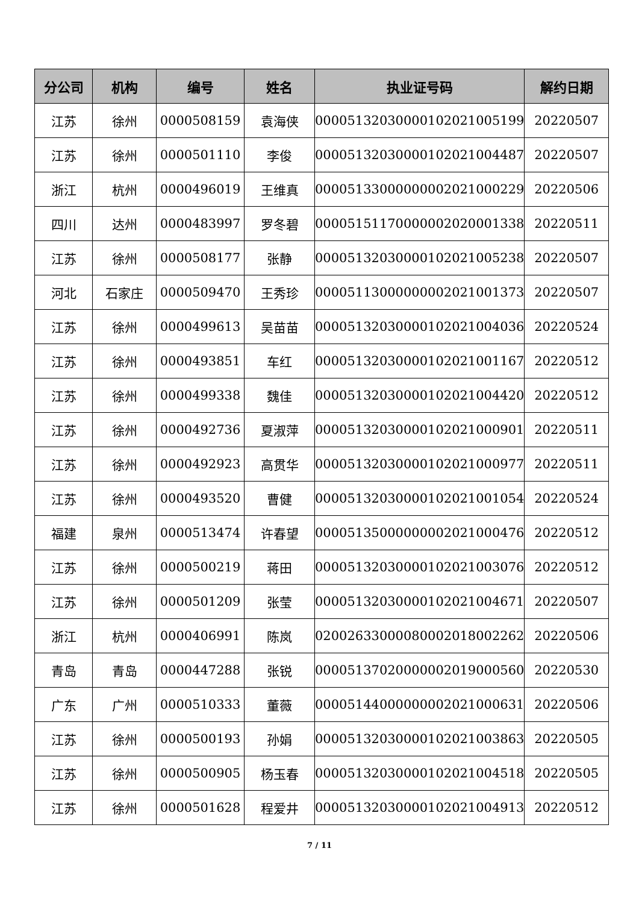| 分公司 | 机构 | 编号 | 姓名 | 执业证号码 | 解约日期 |
| --- | --- | --- | --- | --- | --- |
| 江苏 | 徐州 | 0000508159 | 袁海侠 | 00005132030000102021005199 | 20220507 |
| 江苏 | 徐州 | 0000501110 | 李俊 | 00005132030000102021004487 | 20220507 |
| 浙江 | 杭州 | 0000496019 | 王维真 | 00005133000000002021000229 | 20220506 |
| 四川 | 达州 | 0000483997 | 罗冬碧 | 00005151170000002020001338 | 20220511 |
| 江苏 | 徐州 | 0000508177 | 张静 | 00005132030000102021005238 | 20220507 |
| 河北 | 石家庄 | 0000509470 | 王秀珍 | 00005113000000002021001373 | 20220507 |
| 江苏 | 徐州 | 0000499613 | 吴苗苗 | 00005132030000102021004036 | 20220524 |
| 江苏 | 徐州 | 0000493851 | 车红 | 00005132030000102021001167 | 20220512 |
| 江苏 | 徐州 | 0000499338 | 魏佳 | 00005132030000102021004420 | 20220512 |
| 江苏 | 徐州 | 0000492736 | 夏淑萍 | 00005132030000102021000901 | 20220511 |
| 江苏 | 徐州 | 0000492923 | 高贯华 | 00005132030000102021000977 | 20220511 |
| 江苏 | 徐州 | 0000493520 | 曹健 | 00005132030000102021001054 | 20220524 |
| 福建 | 泉州 | 0000513474 | 许春望 | 00005135000000002021000476 | 20220512 |
| 江苏 | 徐州 | 0000500219 | 蒋田 | 00005132030000102021003076 | 20220512 |
| 江苏 | 徐州 | 0000501209 | 张莹 | 00005132030000102021004671 | 20220507 |
| 浙江 | 杭州 | 0000406991 | 陈岚 | 02002633000080002018002262 | 20220506 |
| 青岛 | 青岛 | 0000447288 | 张锐 | 00005137020000002019000560 | 20220530 |
| 广东 | 广州 | 0000510333 | 董薇 | 00005144000000002021000631 | 20220506 |
| 江苏 | 徐州 | 0000500193 | 孙娟 | 00005132030000102021003863 | 20220505 |
| 江苏 | 徐州 | 0000500905 | 杨玉春 | 00005132030000102021004518 | 20220505 |
| 江苏 | 徐州 | 0000501628 | 程爱井 | 00005132030000102021004913 | 20220512 |
7 / 11